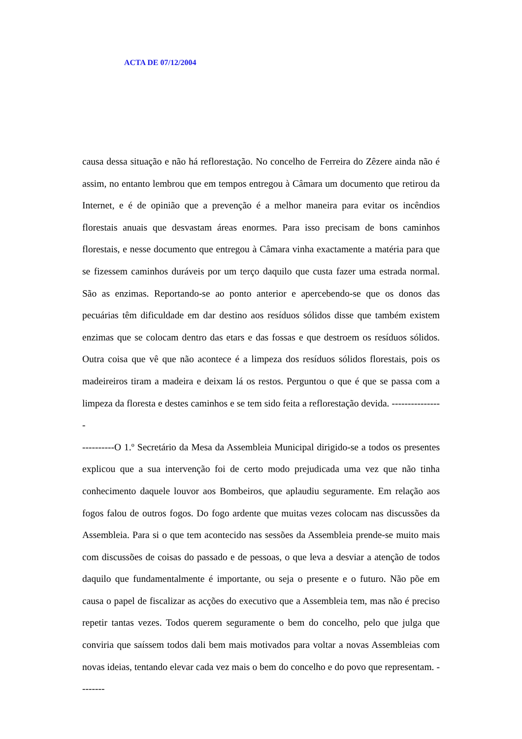ACTA DE 07/12/2004
causa dessa situação e não há reflorestação. No concelho de Ferreira do Zêzere ainda não é assim, no entanto lembrou que em tempos entregou à Câmara um documento que retirou da Internet, e é de opinião que a prevenção é a melhor maneira para evitar os incêndios florestais anuais que desvastam áreas enormes. Para isso precisam de bons caminhos florestais, e nesse documento que entregou à Câmara vinha exactamente a matéria para que se fizessem caminhos duráveis por um terço daquilo que custa fazer uma estrada normal. São as enzimas. Reportando-se ao ponto anterior e apercebendo-se que os donos das pecuárias têm dificuldade em dar destino aos resíduos sólidos disse que também existem enzimas que se colocam dentro das etars e das fossas e que destroem os resíduos sólidos. Outra coisa que vê que não acontece é a limpeza dos resíduos sólidos florestais, pois os madeireiros tiram a madeira e deixam lá os restos. Perguntou o que é que se passa com a limpeza da floresta e destes caminhos e se tem sido feita a reflorestação devida. ----------------
----------O 1.º Secretário da Mesa da Assembleia Municipal dirigido-se a todos os presentes explicou que a sua intervenção foi de certo modo prejudicada uma vez que não tinha conhecimento daquele louvor aos Bombeiros, que aplaudiu seguramente. Em relação aos fogos falou de outros fogos. Do fogo ardente que muitas vezes colocam nas discussões da Assembleia. Para si o que tem acontecido nas sessões da Assembleia prende-se muito mais com discussões de coisas do passado e de pessoas, o que leva a desviar a atenção de todos daquilo que fundamentalmente é importante, ou seja o presente e o futuro. Não põe em causa o papel de fiscalizar as acções do executivo que a Assembleia tem, mas não é preciso repetir tantas vezes. Todos querem seguramente o bem do concelho, pelo que julga que conviria que saíssem todos dali bem mais motivados para voltar a novas Assembleias com novas ideias, tentando elevar cada vez mais o bem do concelho e do povo que representam. --------